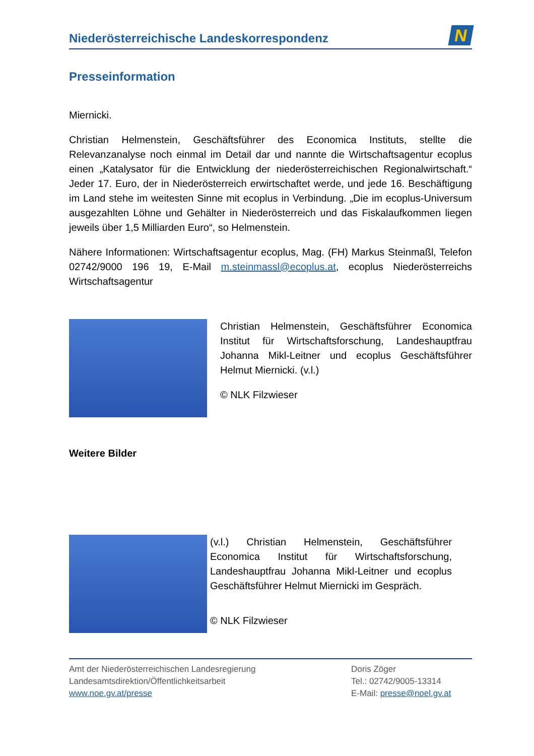Niederösterreichische Landeskorrespondenz
N
Presseinformation
Miernicki.
Christian Helmenstein, Geschäftsführer des Economica Instituts, stellte die Relevanzanalyse noch einmal im Detail dar und nannte die Wirtschaftsagentur ecoplus einen „Katalysator für die Entwicklung der niederösterreichischen Regionalwirtschaft.“ Jeder 17. Euro, der in Niederösterreich erwirtschaftet werde, und jede 16. Beschäftigung im Land stehe im weitesten Sinne mit ecoplus in Verbindung. „Die im ecoplus-Universum ausgezahlten Löhne und Gehälter in Niederösterreich und das Fiskalaufkommen liegen jeweils über 1,5 Milliarden Euro“, so Helmenstein.
Nähere Informationen: Wirtschaftsagentur ecoplus, Mag. (FH) Markus Steinmaßl, Telefon 02742/9000 196 19, E-Mail m.steinmassl@ecoplus.at, ecoplus Niederösterreichs Wirtschaftsagentur
Christian Helmenstein, Geschäftsführer Economica Institut für Wirtschaftsforschung, Landeshauptfrau Johanna Mikl-Leitner und ecoplus Geschäftsführer Helmut Miernicki. (v.l.)
© NLK Filzwieser
Weitere Bilder
(v.l.) Christian Helmenstein, Geschäftsführer Economica Institut für Wirtschaftsforschung, Landeshauptfrau Johanna Mikl-Leitner und ecoplus Geschäftsführer Helmut Miernicki im Gespräch.
© NLK Filzwieser
Amt der Niederösterreichischen Landesregierung
Landesamtsdirektion/Öffentlichkeitsarbeit
www.noe.gv.at/presse
Doris Zöger
Tel.: 02742/9005-13314
E-Mail: presse@noel.gv.at